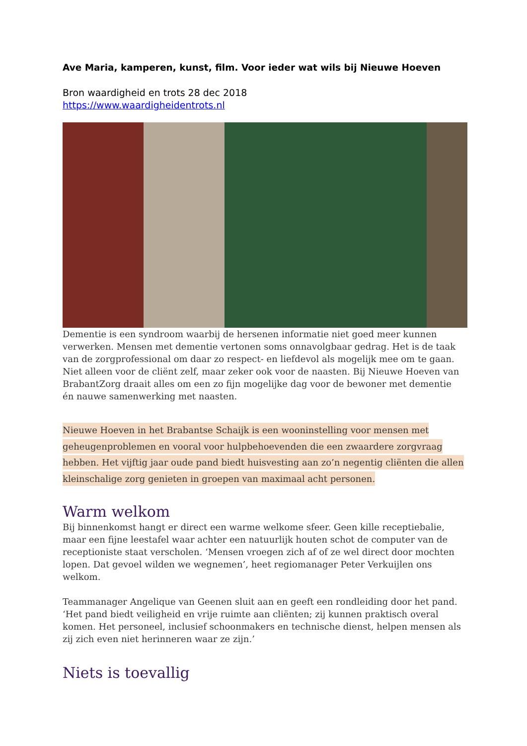Ave Maria, kamperen, kunst, film. Voor ieder wat wils bij Nieuwe Hoeven
Bron waardigheid en trots 28 dec 2018
https://www.waardigheidentrots.nl
Dementie is een syndroom waarbij de hersenen informatie niet goed meer kunnen verwerken. Mensen met dementie vertonen soms onnavolgbaar gedrag. Het is de taak van de zorgprofessional om daar zo respect- en liefdevol als mogelijk mee om te gaan. Niet alleen voor de cliënt zelf, maar zeker ook voor de naasten. Bij Nieuwe Hoeven van BrabantZorg draait alles om een zo fijn mogelijke dag voor de bewoner met dementie én nauwe samenwerking met naasten.
Nieuwe Hoeven in het Brabantse Schaijk is een wooninstelling voor mensen met geheugenproblemen en vooral voor hulpbehoevenden die een zwaardere zorgvraag hebben. Het vijftig jaar oude pand biedt huisvesting aan zo’n negentig cliënten die allen kleinschalige zorg genieten in groepen van maximaal acht personen.
Warm welkom
Bij binnenkomst hangt er direct een warme welkome sfeer. Geen kille receptiebalie, maar een fijne leestafel waar achter een natuurlijk houten schot de computer van de receptioniste staat verscholen. ‘Mensen vroegen zich af of ze wel direct door mochten lopen. Dat gevoel wilden we wegnemen’, heet regiomanager Peter Verkuijlen ons welkom.
Teammanager Angelique van Geenen sluit aan en geeft een rondleiding door het pand. ‘Het pand biedt veiligheid en vrije ruimte aan cliënten; zij kunnen praktisch overal komen. Het personeel, inclusief schoonmakers en technische dienst, helpen mensen als zij zich even niet herinneren waar ze zijn.’
Niets is toevallig